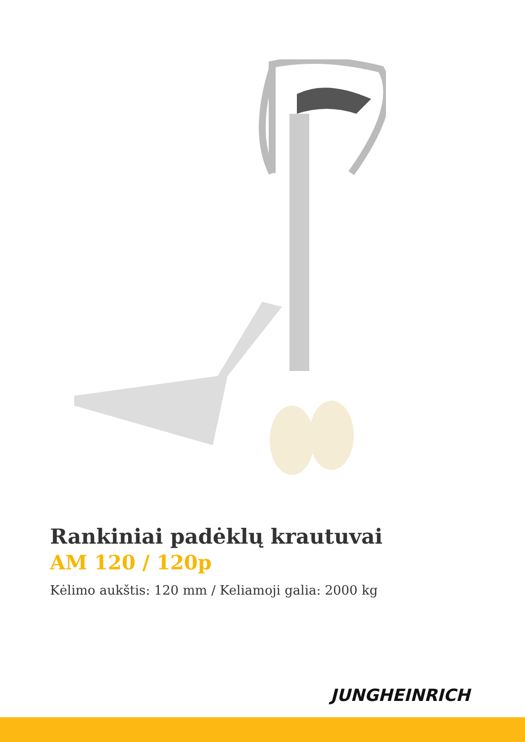Rankiniai padėklų krautuvai
AM 120 / 120p
Kėlimo aukštis: 120 mm / Keliamoji galia: 2000 kg
JUNGHEINRICH